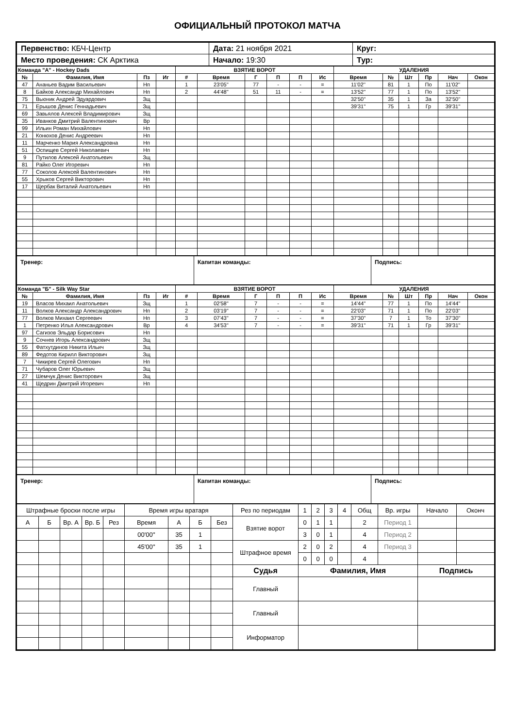ОФИЦИАЛЬНЫЙ ПРОТОКОЛ МАТЧА
| Первенство: КБЧ-Центр | Дата: 21 ноября 2021 | Круг: |
| Место проведения: СК Арктика | Начало: 19:30 | Тур: |
| Команда "А" - Hockey Dads | | | | ВЗЯТИЕ ВОРОТ | | | | | | УДАЛЕНИЯ | | | | | |
| --- | --- | --- | --- | --- | --- | --- | --- | --- | --- | --- | --- | --- | --- | --- | --- |
| № | Фамилия, Имя | Пз | Иг | # | Время | Г | П | П | Ис | Время | № | Шт | Пр | Нач | Окон |
| 47 | Ананьев Вадим Васильевич | Нп | | 1 | 23'05'' | 77 | - | - | = | 11'02'' | 81 | 1 | По | 11'02'' | |
| 8 | Байков Александр Михайлович | Нп | | 2 | 44'48'' | 51 | 11 | - | = | 13'52'' | 77 | 1 | По | 13'52'' | |
| 75 | Вьюник Андрей Эдуардович | Зщ | | | | | | | | 32'50'' | 35 | 1 | За | 32'50'' | |
| 71 | Ерышов Денис Геннадьевич | Зщ | | | | | | | | 39'31'' | 75 | 1 | Гр | 39'31'' | |
| 69 | Завьялов Алексей Владимирович | Зщ | | | | | | | | | | | | | |
| 35 | Иванков Дмитрий Валентинович | Вр | | | | | | | | | | | | | |
| 99 | Ильин Роман Михайлович | Нп | | | | | | | | | | | | | |
| 21 | Конюхов Денис Андреевич | Нп | | | | | | | | | | | | | |
| 11 | Марченко Мария Александровна | Нп | | | | | | | | | | | | | |
| 51 | Оспищев Сергей Николаевич | Нп | | | | | | | | | | | | | |
| 9 | Путилов Алексей Анатольевич | Зщ | | | | | | | | | | | | | |
| 81 | Райко Олег Игоревич | Нп | | | | | | | | | | | | | |
| 77 | Соколов Алексей Валентинович | Нп | | | | | | | | | | | | | |
| 55 | Хрыков Сергей Викторович | Нп | | | | | | | | | | | | | |
| 17 | Щербак Виталий Анатольевич | Нп | | | | | | | | | | | | | |
| Тренер: | Капитан команды: | Подпись: |
| Команда "Б" - Silk Way Star | | | | ВЗЯТИЕ ВОРОТ | | | | | | УДАЛЕНИЯ | | | | | |
| --- | --- | --- | --- | --- | --- | --- | --- | --- | --- | --- | --- | --- | --- | --- | --- |
| № | Фамилия, Имя | Пз | Иг | # | Время | Г | П | П | Ис | Время | № | Шт | Пр | Нач | Окон |
| 19 | Власов Михаил Анатольевич | Зщ | | 1 | 02'58'' | 7 | - | - | = | 14'44'' | 77 | 1 | По | 14'44'' | |
| 11 | Волков Александр Александрович | Нп | | 2 | 03'19'' | 7 | - | - | = | 22'03'' | 71 | 1 | По | 22'03'' | |
| 77 | Волков Михаил Сергеевич | Нп | | 3 | 07'43'' | 7 | - | - | = | 37'30'' | 7 | 1 | То | 37'30'' | |
| 1 | Петренко Илья Александрович | Вр | | 4 | 34'53'' | 7 | - | - | = | 39'31'' | 71 | 1 | Гр | 39'31'' | |
| 97 | Сагизов Эльдар Борисович | Нп | | | | | | | | | | | | | |
| 9 | Сочнев Игорь Александрович | Зщ | | | | | | | | | | | | | |
| 55 | Фатхутдинов Никита Ильич | Зщ | | | | | | | | | | | | | |
| 89 | Федотов Кирилл Викторович | Зщ | | | | | | | | | | | | | |
| 7 | Чикирев Сергей Олегович | Нп | | | | | | | | | | | | | |
| 71 | Чубаров Олег Юрьевич | Зщ | | | | | | | | | | | | | |
| 27 | Шемчук Денис Викторович | Зщ | | | | | | | | | | | | | |
| 41 | Щедрин Дмитрий Игоревич | Нп | | | | | | | | | | | | | |
| Тренер: | Капитан команды: | Подпись: |
| Штрафные броски после игры | | | | | Время игры вратаря | | | | Рез по периодам | 1 | 2 | 3 | 4 | Общ | Вр. игры | Начало | Оконч |
| А | Б | Вр. А | Вр. Б | Рез | Время | А | Б | Без | Взятие ворот | 0 | 1 | 1 | | 2 | Период 1 | | |
| | | | | | 00'00'' | 35 | 1 | | | 3 | 0 | 1 | | 4 | Период 2 | | |
| | | | | | 45'00'' | 35 | 1 | | Штрафное время | 2 | 0 | 2 | | 4 | Период 3 | | |
| | | | | | | | | | | 0 | 0 | 0 | | 4 | | | |
| | | | | | | | | | Судья | Фамилия, Имя | | | | | | Подпись | |
| | | | | | | | | | Главный | | | | | | | | |
| | | | | | | | | | Главный | | | | | | | | |
| | | | | | | | | | Информатор | | | | | | | | |